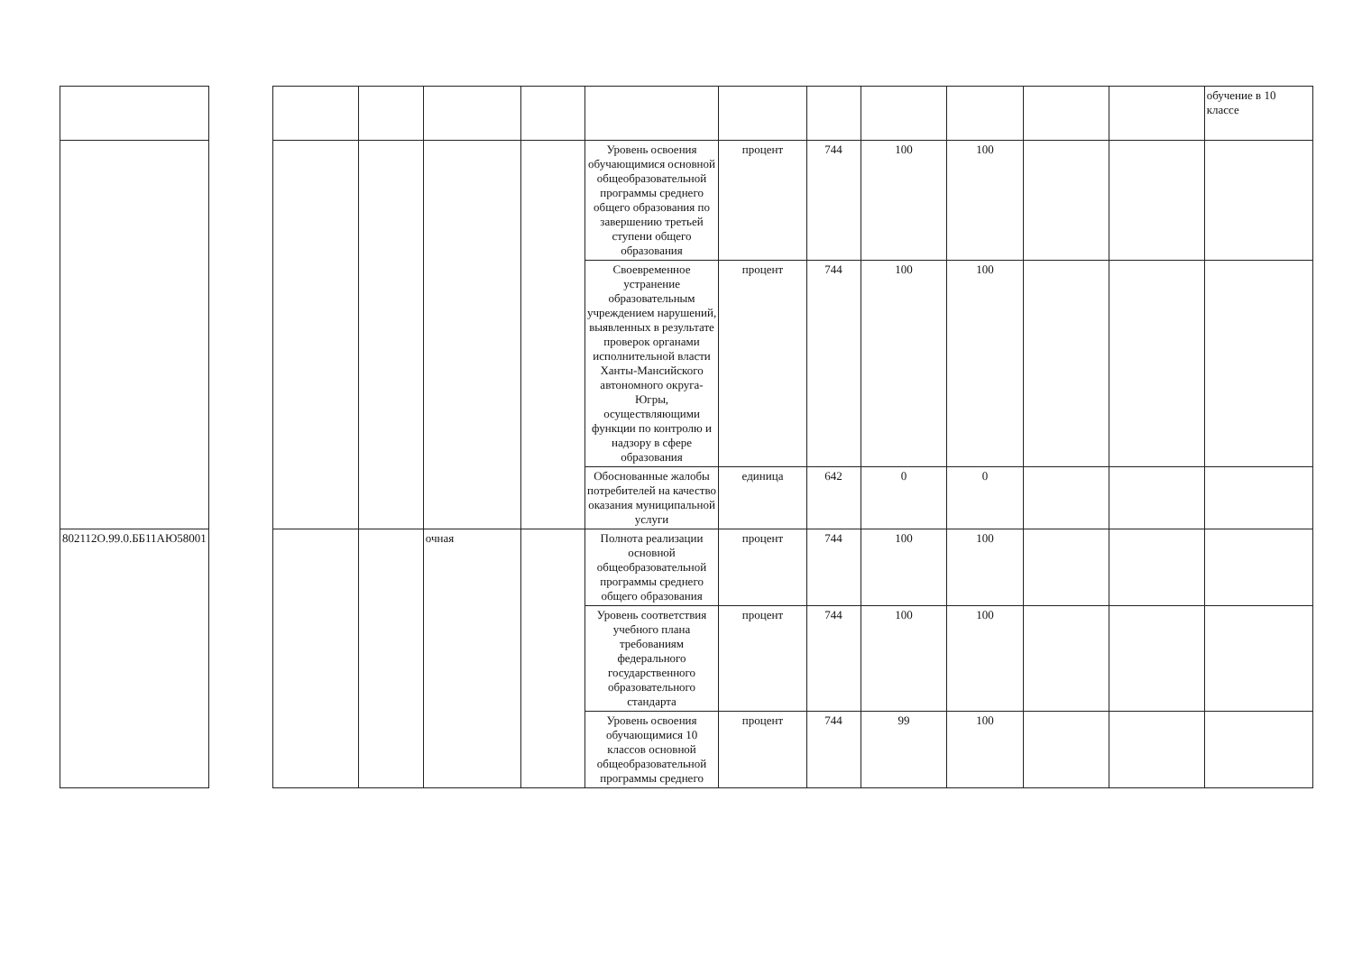| | | | | | | | | | | | | | обучение в 10 классе |
| | | | | | | Уровень освоения обучающимися основной общеобразовательной программы среднего общего образования по завершению третьей ступени общего образования | процент | 744 | 100 | 100 | | | |
| | | | | | | Своевременное устранение образовательным учреждением нарушений, выявленных в результате проверок органами исполнительной власти Ханты-Мансийского автономного округа-Югры, осуществляющими функции по контролю и надзору в сфере образования | процент | 744 | 100 | 100 | | | |
| | | | | | | Обоснованные жалобы потребителей на качество оказания муниципальной услуги | единица | 642 | 0 | 0 | | | |
| 802112О.99.0.ББ11АЮ58001 | | | | очная | | Полнота реализации основной общеобразовательной программы среднего общего образования | процент | 744 | 100 | 100 | | | |
| | | | | | | Уровень соответствия учебного плана требованиям федерального государственного образовательного стандарта | процент | 744 | 100 | 100 | | | |
| | | | | | | Уровень освоения обучающимися 10 классов основной общеобразовательной программы среднего | процент | 744 | 99 | 100 | | | |